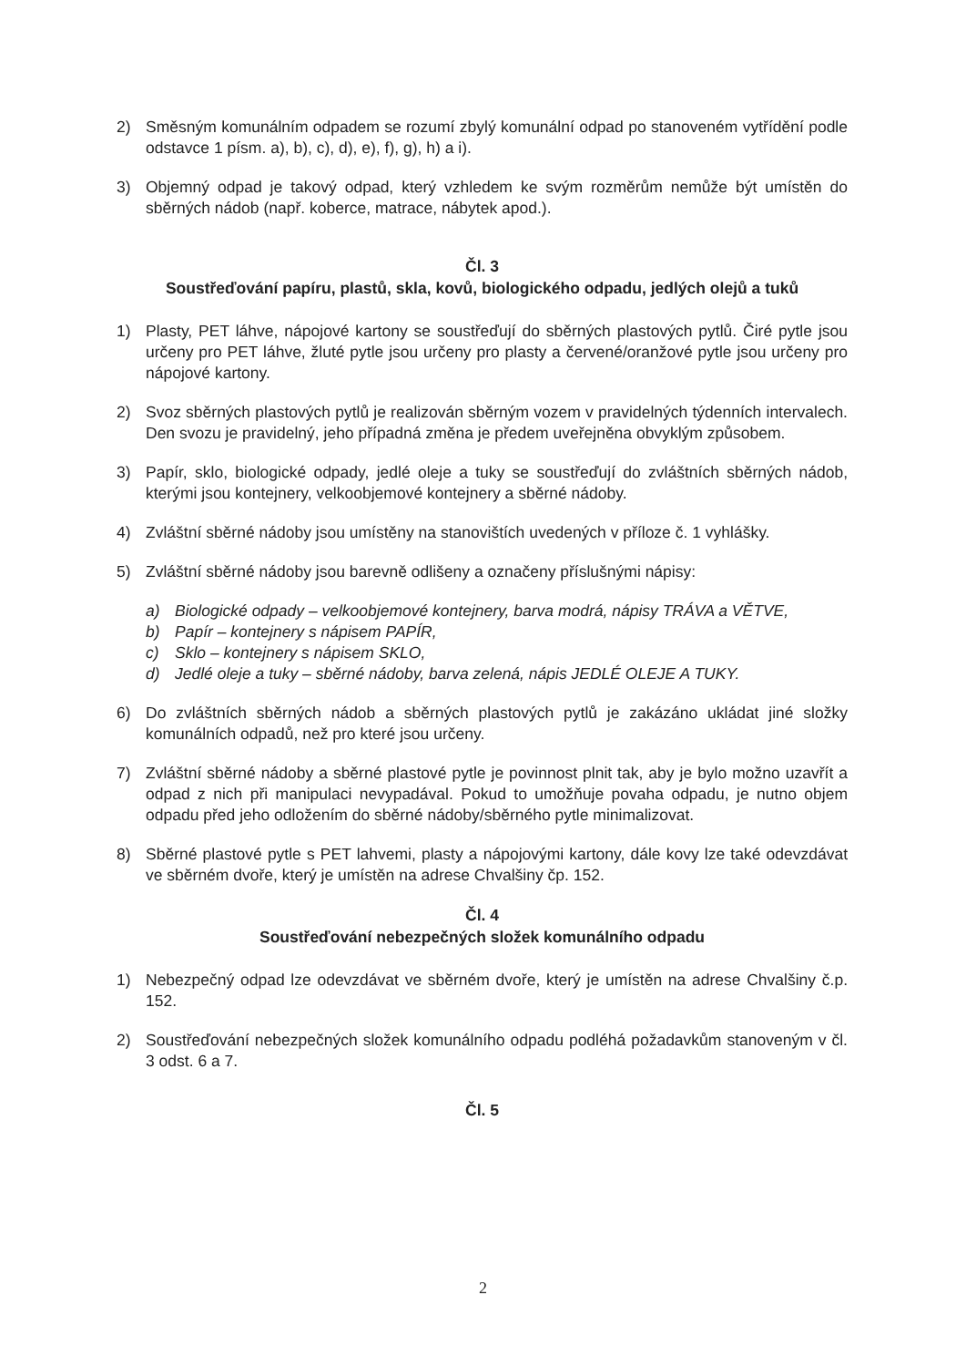2) Směsným komunálním odpadem se rozumí zbylý komunální odpad po stanoveném vytřídění podle odstavce 1 písm. a), b), c), d), e), f), g), h) a i).
3) Objemný odpad je takový odpad, který vzhledem ke svým rozměrům nemůže být umístěn do sběrných nádob (např. koberce, matrace, nábytek apod.).
Čl. 3
Soustřeďování papíru, plastů, skla, kovů, biologického odpadu, jedlých olejů a tuků
1) Plasty, PET láhve, nápojové kartony se soustřeďují do sběrných plastových pytlů. Čiré pytle jsou určeny pro PET láhve, žluté pytle jsou určeny pro plasty a červené/oranžové pytle jsou určeny pro nápojové kartony.
2) Svoz sběrných plastových pytlů je realizován sběrným vozem v pravidelných týdenních intervalech. Den svozu je pravidelný, jeho případná změna je předem uveřejněna obvyklým způsobem.
3) Papír, sklo, biologické odpady, jedlé oleje a tuky se soustřeďují do zvláštních sběrných nádob, kterými jsou kontejnery, velkoobjemové kontejnery a sběrné nádoby.
4) Zvláštní sběrné nádoby jsou umístěny na stanovištích uvedených v příloze č. 1 vyhlášky.
5) Zvláštní sběrné nádoby jsou barevně odlišeny a označeny příslušnými nápisy:
a) Biologické odpady – velkoobjemové kontejnery, barva modrá, nápisy TRÁVA a VĚTVE,
b) Papír – kontejnery s nápisem PAPÍR,
c) Sklo – kontejnery s nápisem SKLO,
d) Jedlé oleje a tuky – sběrné nádoby, barva zelená, nápis JEDLÉ OLEJE A TUKY.
6) Do zvláštních sběrných nádob a sběrných plastových pytlů je zakázáno ukládat jiné složky komunálních odpadů, než pro které jsou určeny.
7) Zvláštní sběrné nádoby a sběrné plastové pytle je povinnost plnit tak, aby je bylo možno uzavřít a odpad z nich při manipulaci nevypadával. Pokud to umožňuje povaha odpadu, je nutno objem odpadu před jeho odložením do sběrné nádoby/sběrného pytle minimalizovat.
8) Sběrné plastové pytle s PET lahvemi, plasty a nápojovými kartony, dále kovy lze také odevzdávat ve sběrném dvoře, který je umístěn na adrese Chvalšiny čp. 152.
Čl. 4
Soustřeďování nebezpečných složek komunálního odpadu
1) Nebezpečný odpad lze odevzdávat ve sběrném dvoře, který je umístěn na adrese Chvalšiny č.p. 152.
2) Soustřeďování nebezpečných složek komunálního odpadu podléhá požadavkům stanoveným v čl. 3 odst. 6 a 7.
Čl. 5
2